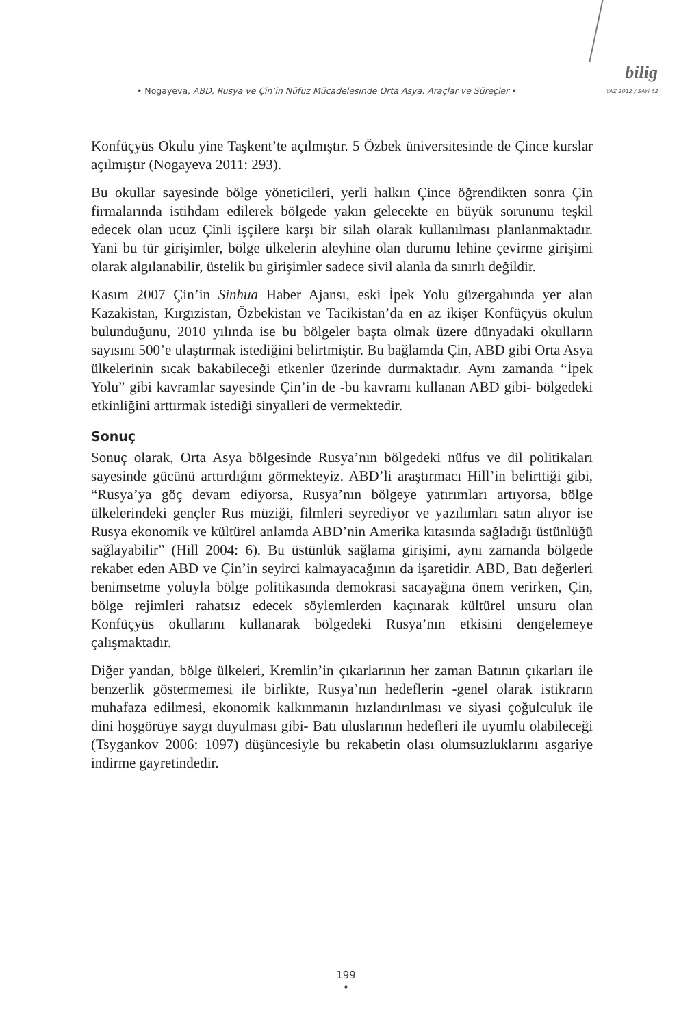• Nogayeva, ABD, Rusya ve Çin’in Nüfuz Mücadelesinde Orta Asya: Araçlar ve Süreçler •
bilig
YAZ 2012 / SAYI 62
Konfüçyüs Okulu yine Taşkent’te açılmıştır. 5 Özbek üniversitesinde de Çince kurslar açılmıştır (Nogayeva 2011: 293).
Bu okullar sayesinde bölge yöneticileri, yerli halkın Çince öğrendikten sonra Çin firmalarında istihdam edilerek bölgede yakın gelecekte en büyük sorununu teşkil edecek olan ucuz Çinli işçilere karşı bir silah olarak kullanılması planlanmaktadır. Yani bu tür girişimler, bölge ülkelerin aleyhine olan durumu lehine çevirme girişimi olarak algılanabilir, üstelik bu girişimler sadece sivil alanla da sınırlı değildir.
Kasım 2007 Çin’in Sinhua Haber Ajansı, eski İpek Yolu güzergahında yer alan Kazakistan, Kırgızistan, Özbekistan ve Tacikistan’da en az ikişer Konfüçyüs okulun bulunduğunu, 2010 yılında ise bu bölgeler başta olmak üzere dünyadaki okulların sayısını 500’e ulaştırmak istediğini belirtmiştir. Bu bağlamda Çin, ABD gibi Orta Asya ülkelerinin sıcak bakabileceği etkenler üzerinde durmaktadır. Aynı zamanda “İpek Yolu” gibi kavramlar sayesinde Çin’in de -bu kavramı kullanan ABD gibi- bölgedeki etkinliğini arttırmak istediği sinyalleri de vermektedir.
Sonuç
Sonuç olarak, Orta Asya bölgesinde Rusya’nın bölgedeki nüfus ve dil politikaları sayesinde gücünü arttırdığını görmekteyiz. ABD’li araştırmacı Hill’in belirttiği gibi, “Rusya’ya göç devam ediyorsa, Rusya’nın bölgeye yatırımları artıyorsa, bölge ülkelerindeki gençler Rus müziği, filmleri seyrediyor ve yazılımları satın alıyor ise Rusya ekonomik ve kültürel anlamda ABD’nin Amerika kıtasında sağladığı üstünlüğü sağlayabilir” (Hill 2004: 6). Bu üstünlük sağlama girişimi, aynı zamanda bölgede rekabet eden ABD ve Çin’in seyirci kalmayacağının da işaretidir. ABD, Batı değerleri benimsetme yoluyla bölge politikasında demokrasi sacayağına önem verirken, Çin, bölge rejimleri rahatsız edecek söylemlerden kaçınarak kültürel unsuru olan Konfüçyüs okullarını kullanarak bölgedeki Rusya’nın etkisini dengelemeye çalışmaktadır.
Diğer yandan, bölge ülkeleri, Kremlin’in çıkarlarının her zaman Batının çıkarları ile benzerlik göstermemesi ile birlikte, Rusya’nın hedeflerin -genel olarak istikrarın muhafaza edilmesi, ekonomik kalkınmanın hızlandırılması ve siyasi çoğulculuk ile dini hoşgörüye saygı duyulması gibi- Batı uluslarının hedefleri ile uyumlu olabileceği (Tsygankov 2006: 1097) düşüncesiyle bu rekabetin olası olumsuzluklarını asgariye indirme gayretindedir.
199
•